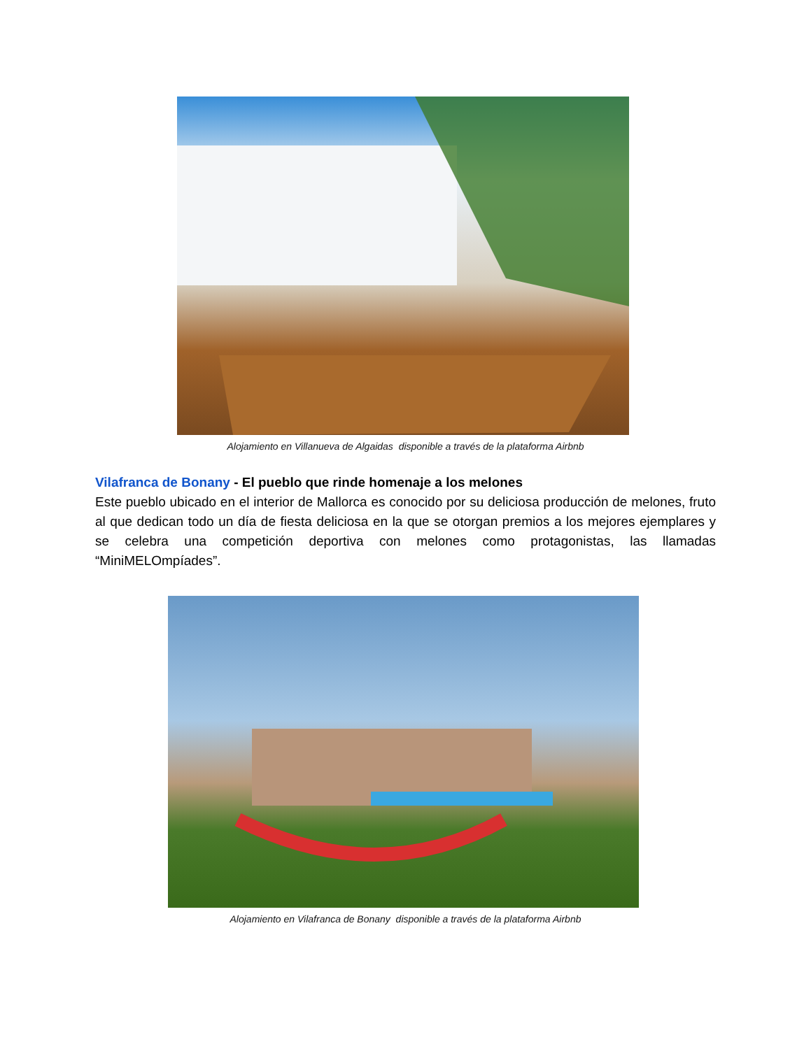Alojamiento en Villanueva de Algaidas disponible a través de la plataforma Airbnb
Vilafranca de Bonany - El pueblo que rinde homenaje a los melones
Este pueblo ubicado en el interior de Mallorca es conocido por su deliciosa producción de melones, fruto al que dedican todo un día de fiesta deliciosa en la que se otorgan premios a los mejores ejemplares y se celebra una competición deportiva con melones como protagonistas, las llamadas “MiniMELOmpíades”.
Alojamiento en Vilafranca de Bonany disponible a través de la plataforma Airbnb